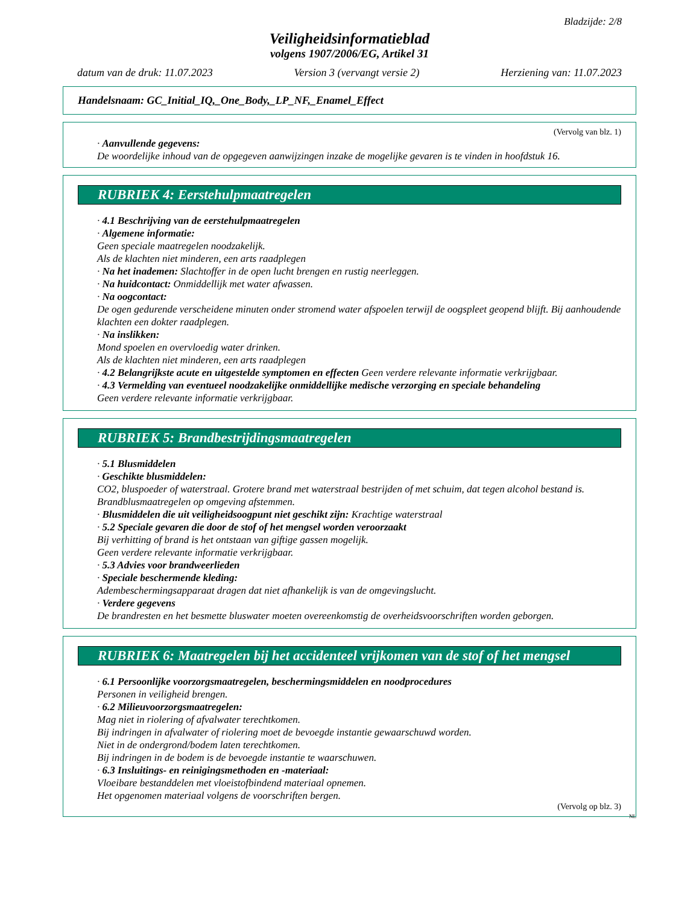Bladzijde: 2/8
Veiligheidsinformatieblad
volgens 1907/2006/EG, Artikel 31
datum van de druk: 11.07.2023 Version 3 (vervangt versie 2) Herziening van: 11.07.2023
Handelsnaam: GC_Initial_IQ,_One_Body,_LP_NF,_Enamel_Effect
(Vervolg van blz. 1)
· Aanvullende gegevens:
De woordelijke inhoud van de opgegeven aanwijzingen inzake de mogelijke gevaren is te vinden in hoofdstuk 16.
RUBRIEK 4: Eerstehulpmaatregelen
· 4.1 Beschrijving van de eerstehulpmaatregelen
· Algemene informatie:
Geen speciale maatregelen noodzakelijk.
Als de klachten niet minderen, een arts raadplegen
· Na het inademen: Slachtoffer in de open lucht brengen en rustig neerleggen.
· Na huidcontact: Onmiddellijk met water afwassen.
· Na oogcontact:
De ogen gedurende verscheidene minuten onder stromend water afspoelen terwijl de oogspleet geopend blijft. Bij aanhoudende klachten een dokter raadplegen.
· Na inslikken:
Mond spoelen en overvloedig water drinken.
Als de klachten niet minderen, een arts raadplegen
· 4.2 Belangrijkste acute en uitgestelde symptomen en effecten Geen verdere relevante informatie verkrijgbaar.
· 4.3 Vermelding van eventueel noodzakelijke onmiddellijke medische verzorging en speciale behandeling
Geen verdere relevante informatie verkrijgbaar.
RUBRIEK 5: Brandbestrijdingsmaatregelen
· 5.1 Blusmiddelen
· Geschikte blusmiddelen:
CO2, bluspoeder of waterstraal. Grotere brand met waterstraal bestrijden of met schuim, dat tegen alcohol bestand is.
Brandblusmaatregelen op omgeving afstemmen.
· Blusmiddelen die uit veiligheidsoogpunt niet geschikt zijn: Krachtige waterstraal
· 5.2 Speciale gevaren die door de stof of het mengsel worden veroorzaakt
Bij verhitting of brand is het ontstaan van giftige gassen mogelijk.
Geen verdere relevante informatie verkrijgbaar.
· 5.3 Advies voor brandweerlieden
· Speciale beschermende kleding:
Adembeschermingsapparaat dragen dat niet afhankelijk is van de omgevingslucht.
· Verdere gegevens
De brandresten en het besmette bluswater moeten overeenkomstig de overheidsvoorschriften worden geborgen.
RUBRIEK 6: Maatregelen bij het accidenteel vrijkomen van de stof of het mengsel
· 6.1 Persoonlijke voorzorgsmaatregelen, beschermingsmiddelen en noodprocedures
Personen in veiligheid brengen.
· 6.2 Milieuvoorzorgsmaatregelen:
Mag niet in riolering of afvalwater terechtkomen.
Bij indringen in afvalwater of riolering moet de bevoegde instantie gewaarschuwd worden.
Niet in de ondergrond/bodem laten terechtkomen.
Bij indringen in de bodem is de bevoegde instantie te waarschuwen.
· 6.3 Insluitings- en reinigingsmethoden en -materiaal:
Vloeibare bestanddelen met vloeistofbindend materiaal opnemen.
Het opgenomen materiaal volgens de voorschriften bergen.
(Vervolg op blz. 3)
NL